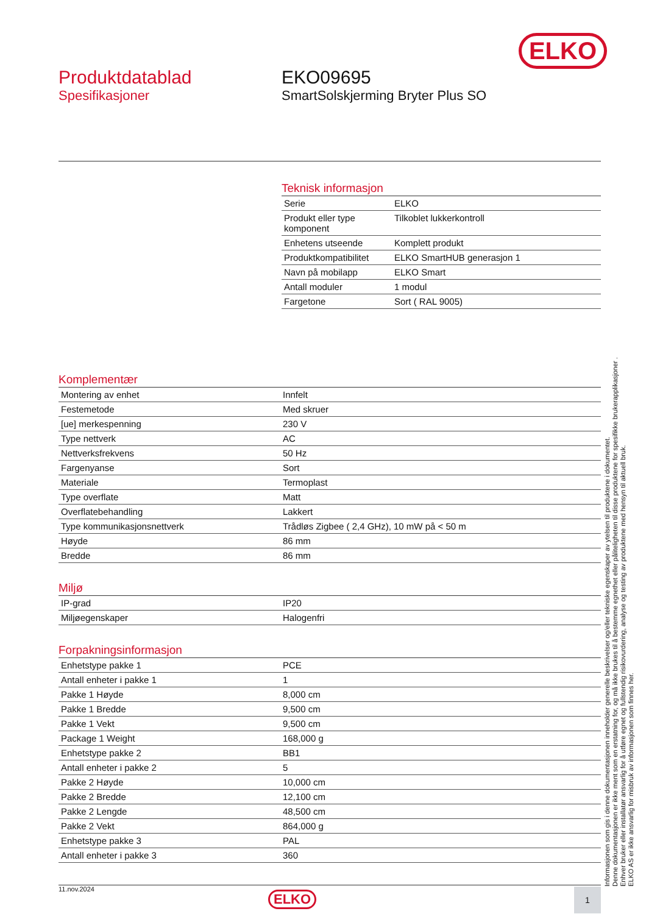ELKO
Produktdatablad
Spesifikasjoner
EKO09695
SmartSolskjerming Bryter Plus SO
Teknisk informasjon
| Serie | ELKO |
| Produkt eller type komponent | Tilkoblet lukkerkontroll |
| Enhetens utseende | Komplett produkt |
| Produktkompatibilitet | ELKO SmartHUB generasjon 1 |
| Navn på mobilapp | ELKO Smart |
| Antall moduler | 1 modul |
| Fargetone | Sort ( RAL 9005) |
Komplementær
| Montering av enhet | Innfelt |
| Festemetode | Med skruer |
| [ue] merkespenning | 230 V |
| Type nettverk | AC |
| Nettverksfrekvens | 50 Hz |
| Fargenyanse | Sort |
| Materiale | Termoplast |
| Type overflate | Matt |
| Overflatebehandling | Lakkert |
| Type kommunikasjonsnettverk | Trådløs Zigbee ( 2,4 GHz), 10 mW på < 50 m |
| Høyde | 86 mm |
| Bredde | 86 mm |
Miljø
| IP-grad | IP20 |
| Miljøegenskaper | Halogenfri |
Forpakningsinformasjon
| Enhetstype pakke 1 | PCE |
| Antall enheter i pakke 1 | 1 |
| Pakke 1 Høyde | 8,000 cm |
| Pakke 1 Bredde | 9,500 cm |
| Pakke 1 Vekt | 9,500 cm |
| Package 1 Weight | 168,000 g |
| Enhetstype pakke 2 | BB1 |
| Antall enheter i pakke 2 | 5 |
| Pakke 2 Høyde | 10,000 cm |
| Pakke 2 Bredde | 12,100 cm |
| Pakke 2 Lengde | 48,500 cm |
| Pakke 2 Vekt | 864,000 g |
| Enhetstype pakke 3 | PAL |
| Antall enheter i pakke 3 | 360 |
Informasjonen som gis i denne dokumentasjonen inneholder generelle beskrivelser og/eller tekniske egenskaper av ytelsen til produktene i dokumentet.
Denne dokumentasjonen er ikke ment som en erstatning for, og må ikke brukes til å bestemme egnethet eller påliteligheten til disse produktene for spesifikke brukerapplikasjoner .
Enhver bruker eller installatør ansvarlig for å utføre egnet og fullstendig risikovurdering, analyse og testing av produktene med hensyn til aktuell bruk.
ELKO AS er ikke ansvarlig for misbruk av informasjonen som finnes her.
11.nov.2024
ELKO 1